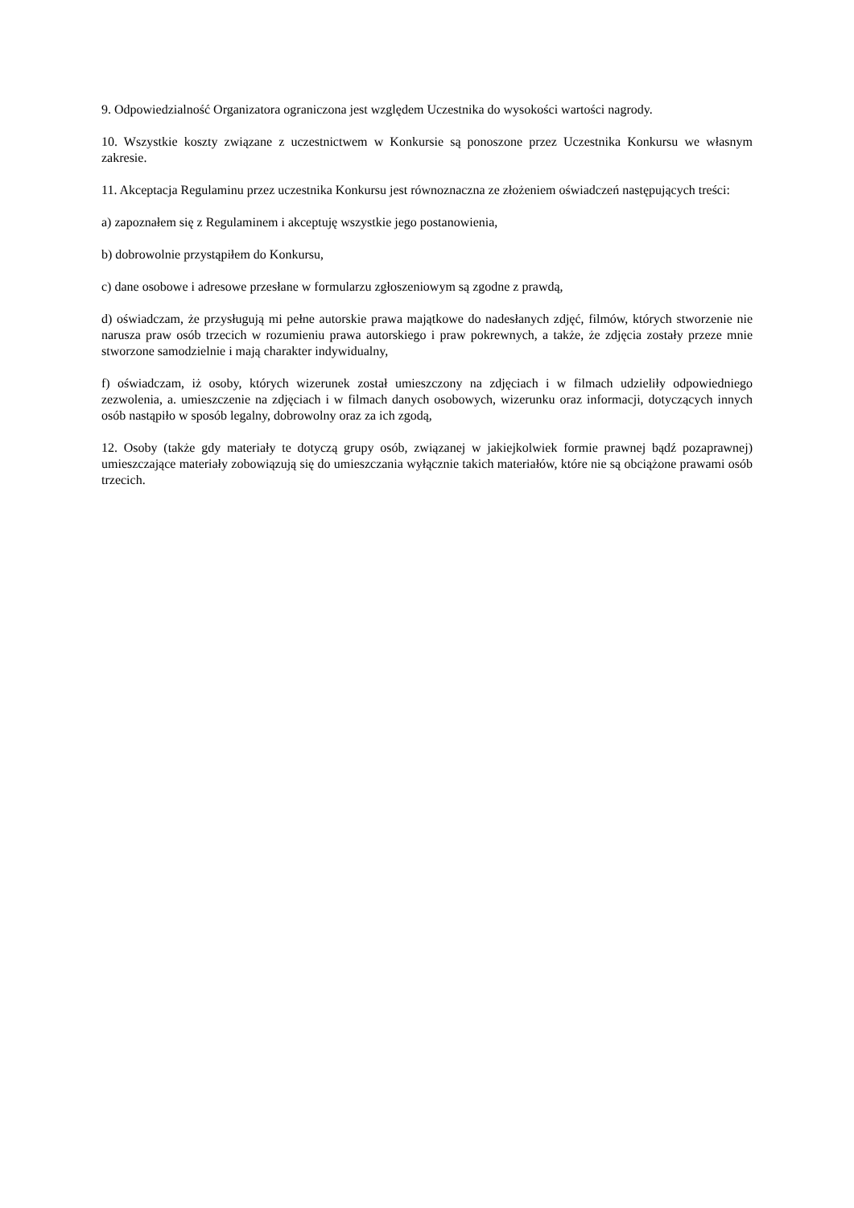9. Odpowiedzialność Organizatora ograniczona jest względem Uczestnika do wysokości wartości nagrody.
10. Wszystkie koszty związane z uczestnictwem w Konkursie są ponoszone przez Uczestnika Konkursu we własnym zakresie.
11. Akceptacja Regulaminu przez uczestnika Konkursu jest równoznaczna ze złożeniem oświadczeń następujących treści:
a) zapoznałem się z Regulaminem i akceptuję wszystkie jego postanowienia,
b) dobrowolnie przystąpiłem do Konkursu,
c) dane osobowe i adresowe przesłane w formularzu zgłoszeniowym są zgodne z prawdą,
d) oświadczam, że przysługują mi pełne autorskie prawa majątkowe do nadesłanych zdjęć, filmów, których stworzenie nie narusza praw osób trzecich w rozumieniu prawa autorskiego i praw pokrewnych, a także, że zdjęcia zostały przeze mnie stworzone samodzielnie i mają charakter indywidualny,
f) oświadczam, iż osoby, których wizerunek został umieszczony na zdjęciach i w filmach udzieliły odpowiedniego zezwolenia, a. umieszczenie na zdjęciach i w filmach danych osobowych, wizerunku oraz informacji, dotyczących innych osób nastąpiło w sposób legalny, dobrowolny oraz za ich zgodą,
12. Osoby (także gdy materiały te dotyczą grupy osób, związanej w jakiejkolwiek formie prawnej bądź pozaprawnej) umieszczające materiały zobowiązują się do umieszczania wyłącznie takich materiałów, które nie są obciążone prawami osób trzecich.